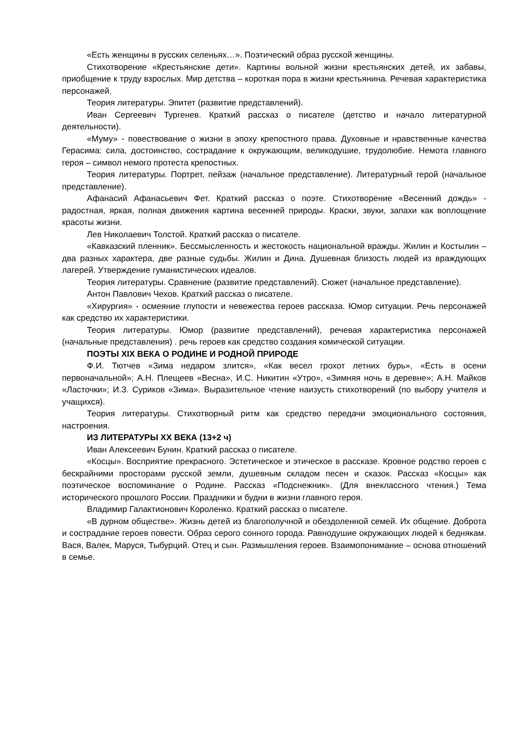«Есть женщины в русских селеньях…». Поэтический образ русской женщины.
Стихотворение «Крестьянские дети». Картины вольной жизни крестьянских детей, их забавы, приобщение к труду взрослых. Мир детства – короткая пора в жизни крестьянина. Речевая характеристика персонажей.
Теория литературы. Эпитет (развитие представлений).
Иван Сергеевич Тургенев. Краткий рассказ о писателе (детство и начало литературной деятельности).
«Муму» - повествование о жизни в эпоху крепостного права. Духовные и нравственные качества Герасима: сила, достоинство, сострадание к окружающим, великодушие, трудолюбие. Немота главного героя – символ немого протеста крепостных.
Теория литературы. Портрет, пейзаж (начальное представление). Литературный герой (начальное представление).
Афанасий Афанасьевич Фет. Краткий рассказ о поэте. Стихотворение «Весенний дождь» - радостная, яркая, полная движения картина весенней природы. Краски, звуки, запахи как воплощение красоты жизни.
Лев Николаевич Толстой. Краткий рассказ о писателе.
«Кавказский пленник». Бессмысленность и жестокость национальной вражды. Жилин и Костылин – два разных характера, две разные судьбы. Жилин и Дина. Душевная близость людей из враждующих лагерей. Утверждение гуманистических идеалов.
Теория литературы. Сравнение (развитие представлений). Сюжет (начальное представление).
Антон Павлович Чехов. Краткий рассказ о писателе.
«Хирургия» - осмеяние глупости и невежества героев рассказа. Юмор ситуации. Речь персонажей как средство их характеристики.
Теория литературы. Юмор (развитие представлений), речевая характеристика персонажей (начальные представления) . речь героев как средство создания комической ситуации.
ПОЭТЫ XIX ВЕКА О РОДИНЕ И РОДНОЙ ПРИРОДЕ
Ф.И. Тютчев «Зима недаром злится», «Как весел грохот летних бурь», «Есть в осени первоначальной»; А.Н. Плещеев «Весна», И.С. Никитин «Утро», «Зимняя ночь в деревне»; А.Н. Майков «Ласточки»; И.З. Суриков «Зима». Выразительное чтение наизусть стихотворений (по выбору учителя и учащихся).
Теория литературы. Стихотворный ритм как средство передачи эмоционального состояния, настроения.
ИЗ ЛИТЕРАТУРЫ XX ВЕКА (13+2 ч)
Иван Алексеевич Бунин. Краткий рассказ о писателе.
«Косцы». Восприятие прекрасного. Эстетическое и этическое в рассказе. Кровное родство героев с бескрайними просторами русской земли, душевным складом песен и сказок. Рассказ «Косцы» как поэтическое воспоминание о Родине. Рассказ «Подснежник». (Для внеклассного чтения.) Тема исторического прошлого России. Праздники и будни в жизни главного героя.
Владимир Галактионович Короленко. Краткий рассказ о писателе.
«В дурном обществе». Жизнь детей из благополучной и обездоленной семей. Их общение. Доброта и сострадание героев повести. Образ серого сонного города. Равнодушие окружающих людей к беднякам. Вася, Валек, Маруся, Тыбурций. Отец и сын. Размышления героев. Взаимопонимание – основа отношений в семье.